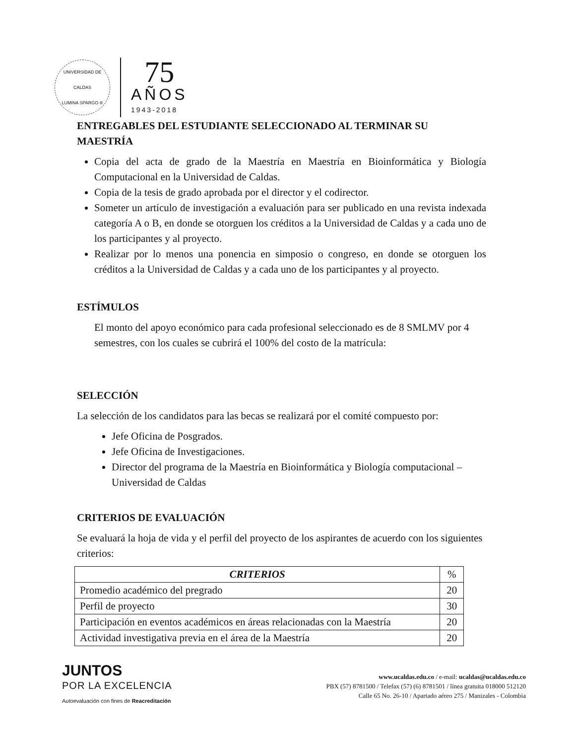UNIVERSIDAD DE CALDAS
LUMINA SPARGO ®
75
AÑOS
1943-2018
ENTREGABLES DEL ESTUDIANTE SELECCIONADO AL TERMINAR SU MAESTRÍA
Copia del acta de grado de la Maestría en Maestría en Bioinformática y Biología Computacional en la Universidad de Caldas.
Copia de la tesis de grado aprobada por el director y el codirector.
Someter un artículo de investigación a evaluación para ser publicado en una revista indexada categoría A o B, en donde se otorguen los créditos a la Universidad de Caldas y a cada uno de los participantes y al proyecto.
Realizar por lo menos una ponencia en simposio o congreso, en donde se otorguen los créditos a la Universidad de Caldas y a cada uno de los participantes y al proyecto.
ESTÍMULOS
El monto del apoyo económico para cada profesional seleccionado es de 8 SMLMV por 4 semestres, con los cuales se cubrirá el 100% del costo de la matrícula:
SELECCIÓN
La selección de los candidatos para las becas se realizará por el comité compuesto por:
Jefe Oficina de Posgrados.
Jefe Oficina de Investigaciones.
Director del programa de la Maestría en Bioinformática y Biología computacional – Universidad de Caldas
CRITERIOS DE EVALUACIÓN
Se evaluará la hoja de vida y el perfil del proyecto de los aspirantes de acuerdo con los siguientes criterios:
| CRITERIOS | % |
| --- | --- |
| Promedio académico del pregrado | 20 |
| Perfil de proyecto | 30 |
| Participación en eventos académicos en áreas relacionadas con la Maestría | 20 |
| Actividad investigativa previa en el área de la Maestría | 20 |
JUNTOS
POR LA EXCELENCIA
Autoevaluación con fines de Reacreditación
www.ucaldas.edu.co / e-mail: ucaldas@ucaldas.edu.co
PBX (57) 8781500 / Telefax (57) (6) 8781501 / línea gratuita 018000 512120
Calle 65 No. 26-10 / Apartado aéreo 275 / Manizales - Colombia